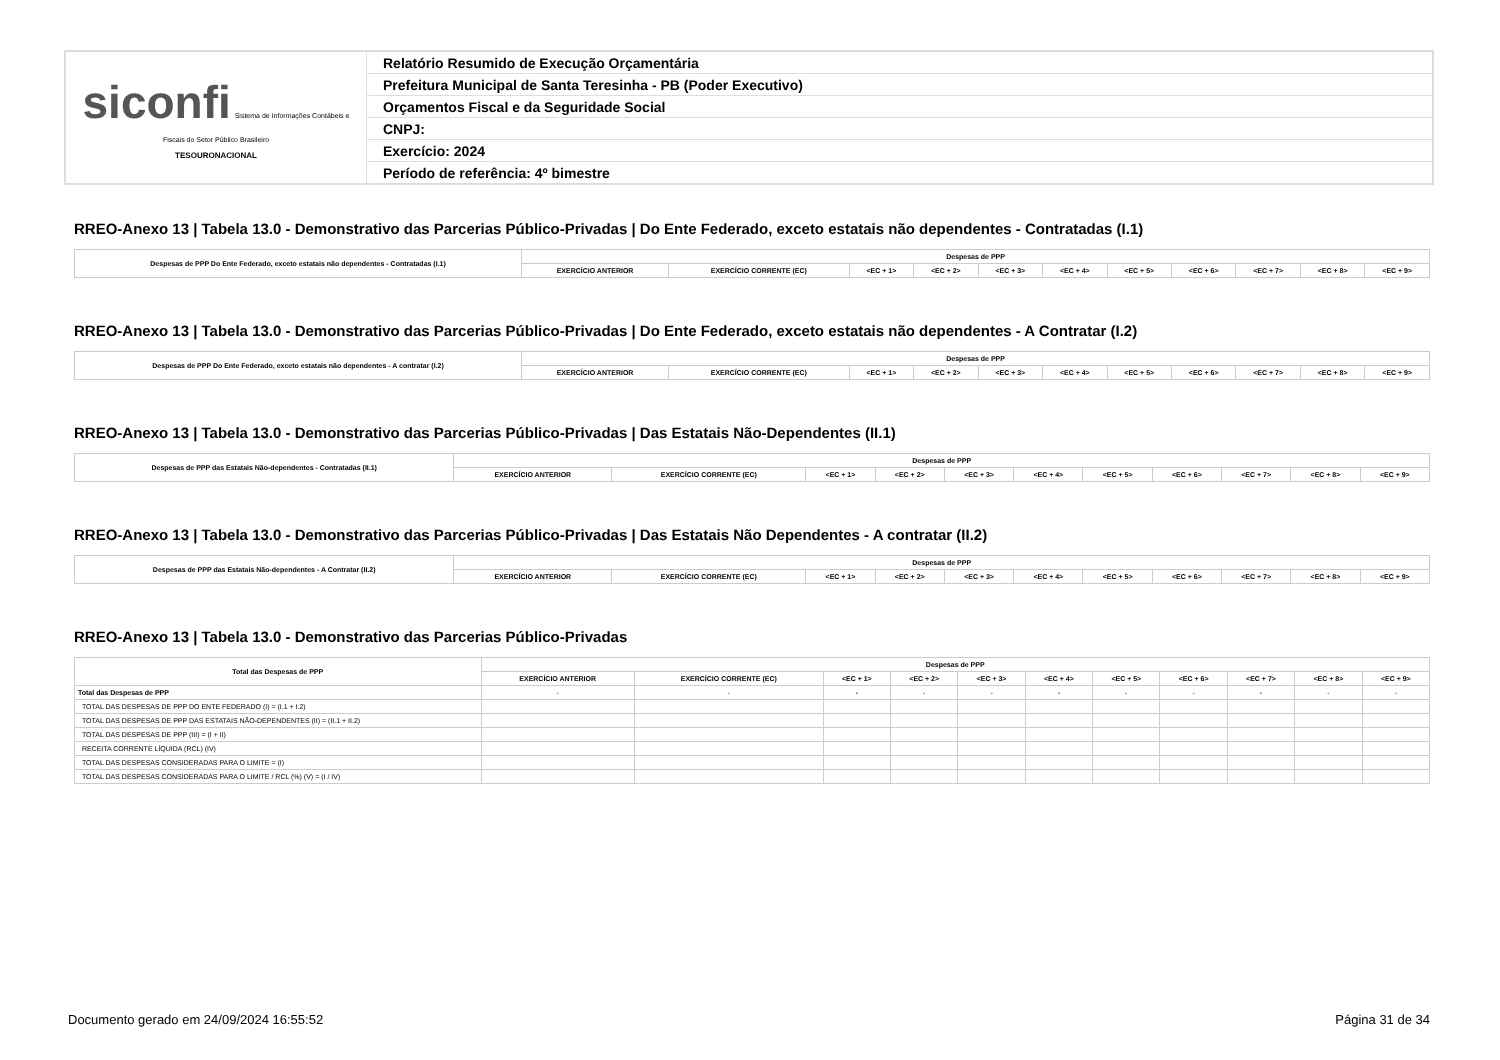| siconfi Sistema de Informações Contábeis e Fiscais do Setor Público Brasileiro TESOURONACIONAL | Relatório Resumido de Execução Orçamentária |
| | Prefeitura Municipal de Santa Teresinha - PB (Poder Executivo) |
| | Orçamentos Fiscal e da Seguridade Social |
| | CNPJ: |
| | Exercício: 2024 |
| | Período de referência: 4º bimestre |
RREO-Anexo 13 | Tabela 13.0 - Demonstrativo das Parcerias Público-Privadas | Do Ente Federado, exceto estatais não dependentes - Contratadas (I.1)
| Despesas de PPP Do Ente Federado, exceto estatais não dependentes - Contratadas (I.1) | Despesas de PPP | | | | | | | | | | |
| --- | --- | --- | --- | --- | --- | --- | --- | --- | --- | --- | --- |
| | EXERCÍCIO ANTERIOR | EXERCÍCIO CORRENTE (EC) | <EC + 1> | <EC + 2> | <EC + 3> | <EC + 4> | <EC + 5> | <EC + 6> | <EC + 7> | <EC + 8> | <EC + 9> |
RREO-Anexo 13 | Tabela 13.0 - Demonstrativo das Parcerias Público-Privadas | Do Ente Federado, exceto estatais não dependentes - A Contratar (I.2)
| Despesas de PPP Do Ente Federado, exceto estatais não dependentes - A contratar (I.2) | Despesas de PPP | | | | | | | | | | |
| --- | --- | --- | --- | --- | --- | --- | --- | --- | --- | --- | --- |
| | EXERCÍCIO ANTERIOR | EXERCÍCIO CORRENTE (EC) | <EC + 1> | <EC + 2> | <EC + 3> | <EC + 4> | <EC + 5> | <EC + 6> | <EC + 7> | <EC + 8> | <EC + 9> |
RREO-Anexo 13 | Tabela 13.0 - Demonstrativo das Parcerias Público-Privadas | Das Estatais Não-Dependentes (II.1)
| Despesas de PPP das Estatais Não-dependentes - Contratadas (II.1) | Despesas de PPP | | | | | | | | | | |
| --- | --- | --- | --- | --- | --- | --- | --- | --- | --- | --- | --- |
| | EXERCÍCIO ANTERIOR | EXERCÍCIO CORRENTE (EC) | <EC + 1> | <EC + 2> | <EC + 3> | <EC + 4> | <EC + 5> | <EC + 6> | <EC + 7> | <EC + 8> | <EC + 9> |
RREO-Anexo 13 | Tabela 13.0 - Demonstrativo das Parcerias Público-Privadas | Das Estatais Não Dependentes - A contratar (II.2)
| Despesas de PPP das Estatais Não-dependentes - A Contratar (II.2) | Despesas de PPP | | | | | | | | | | |
| --- | --- | --- | --- | --- | --- | --- | --- | --- | --- | --- | --- |
| | EXERCÍCIO ANTERIOR | EXERCÍCIO CORRENTE (EC) | <EC + 1> | <EC + 2> | <EC + 3> | <EC + 4> | <EC + 5> | <EC + 6> | <EC + 7> | <EC + 8> | <EC + 9> |
RREO-Anexo 13 | Tabela 13.0 - Demonstrativo das Parcerias Público-Privadas
| Total das Despesas de PPP | Despesas de PPP | | | | | | | | | | |
| --- | --- | --- | --- | --- | --- | --- | --- | --- | --- | --- | --- |
| | EXERCÍCIO ANTERIOR | EXERCÍCIO CORRENTE (EC) | <EC + 1> | <EC + 2> | <EC + 3> | <EC + 4> | <EC + 5> | <EC + 6> | <EC + 7> | <EC + 8> | <EC + 9> |
| Total das Despesas de PPP | - | - | - | - | - | - | - | - | - | - | - |
| TOTAL DAS DESPESAS DE PPP DO ENTE FEDERADO (I) = (I.1 + I.2) | | | | | | | | | | | |
| TOTAL DAS DESPESAS DE PPP DAS ESTATAIS NÃO-DEPENDENTES (II) = (II.1 + II.2) | | | | | | | | | | | |
| TOTAL DAS DESPESAS DE PPP (III) = (I + II) | | | | | | | | | | | |
| RECEITA CORRENTE LÍQUIDA (RCL) (IV) | | | | | | | | | | | |
| TOTAL DAS DESPESAS CONSIDERADAS PARA O LIMITE = (I) | | | | | | | | | | | |
| TOTAL DAS DESPESAS CONSIDERADAS PARA O LIMITE / RCL (%) (V) = (I / IV) | | | | | | | | | | | |
Documento gerado em 24/09/2024 16:55:52 Página 31 de 34